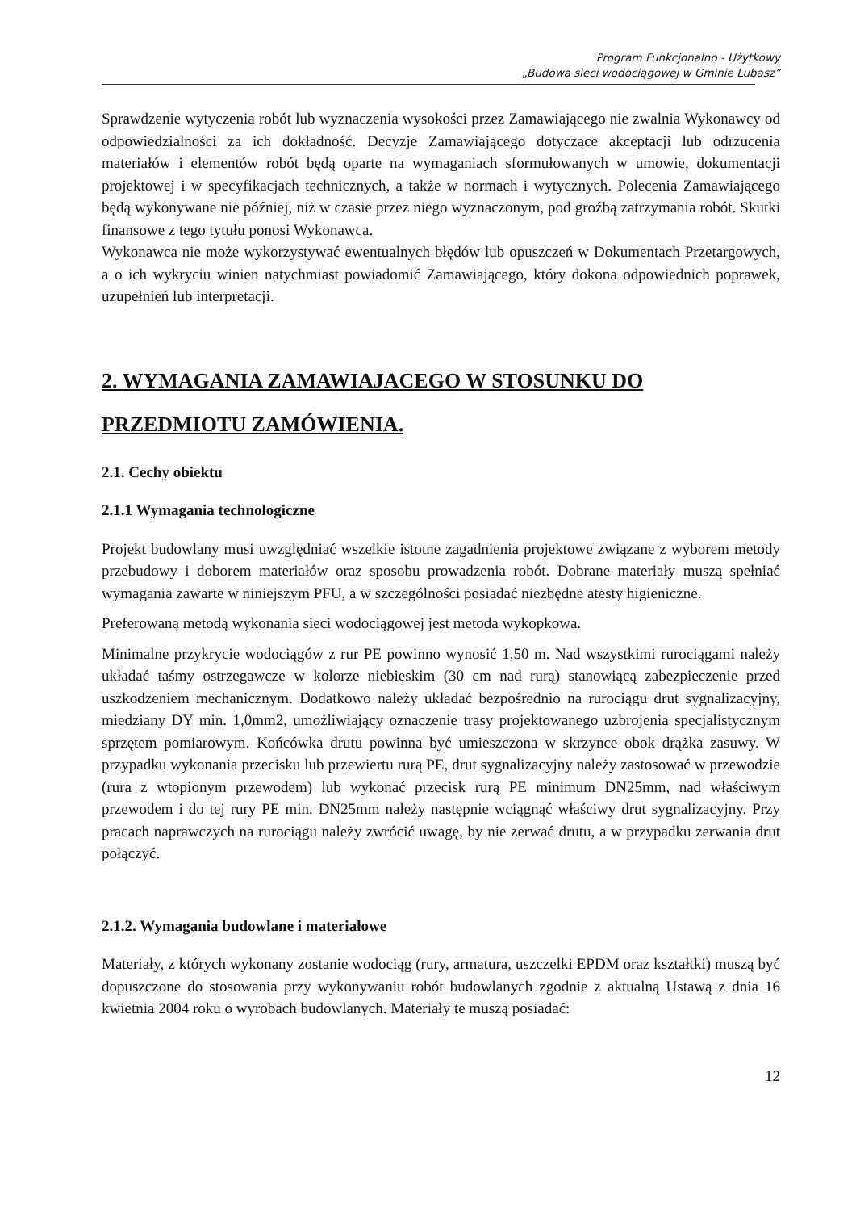Program Funkcjonalno - Użytkowy
„Budowa sieci wodociągowej w Gminie Lubasz”
Sprawdzenie wytyczenia robót lub wyznaczenia wysokości przez Zamawiającego nie zwalnia Wykonawcy od odpowiedzialności za ich dokładność. Decyzje Zamawiającego dotyczące akceptacji lub odrzucenia materiałów i elementów robót będą oparte na wymaganiach sformułowanych w umowie, dokumentacji projektowej i w specyfikacjach technicznych, a także w normach i wytycznych. Polecenia Zamawiającego będą wykonywane nie później, niż w czasie przez niego wyznaczonym, pod groźbą zatrzymania robót. Skutki finansowe z tego tytułu ponosi Wykonawca.
Wykonawca nie może wykorzystywać ewentualnych błędów lub opuszczeń w Dokumentach Przetargowych, a o ich wykryciu winien natychmiast powiadomić Zamawiającego, który dokona odpowiednich poprawek, uzupełnień lub interpretacji.
2. WYMAGANIA ZAMAWIAJACEGO W STOSUNKU DO PRZEDMIOTU ZAMÓWIENIA.
2.1. Cechy obiektu
2.1.1 Wymagania technologiczne
Projekt budowlany musi uwzględniać wszelkie istotne zagadnienia projektowe związane z wyborem metody przebudowy i doborem materiałów oraz sposobu prowadzenia robót. Dobrane materiały muszą spełniać wymagania zawarte w niniejszym PFU, a w szczególności posiadać niezbędne atesty higieniczne.
Preferowaną metodą wykonania sieci wodociągowej jest metoda wykopkowa.
Minimalne przykrycie wodociągów z rur PE powinno wynosić 1,50 m. Nad wszystkimi rurociągami należy układać taśmy ostrzegawcze w kolorze niebieskim (30 cm nad rurą) stanowiącą zabezpieczenie przed uszkodzeniem mechanicznym. Dodatkowo należy układać bezpośrednio na rurociągu drut sygnalizacyjny, miedziany DY min. 1,0mm2, umożliwiający oznaczenie trasy projektowanego uzbrojenia specjalistycznym sprzętem pomiarowym. Końcówka drutu powinna być umieszczona w skrzynce obok drążka zasuwy. W przypadku wykonania przecisku lub przewiertu rurą PE, drut sygnalizacyjny należy zastosować w przewodzie (rura z wtopionym przewodem) lub wykonać przecisk rurą PE minimum DN25mm, nad właściwym przewodem i do tej rury PE min. DN25mm należy następnie wciągnąć właściwy drut sygnalizacyjny. Przy pracach naprawczych na rurociągu należy zwrócić uwagę, by nie zerwać drutu, a w przypadku zerwania drut połączyć.
2.1.2. Wymagania budowlane i materiałowe
Materiały, z których wykonany zostanie wodociąg (rury, armatura, uszczelki EPDM oraz kształtki) muszą być dopuszczone do stosowania przy wykonywaniu robót budowlanych zgodnie z aktualną Ustawą z dnia 16 kwietnia 2004 roku o wyrobach budowlanych. Materiały te muszą posiadać:
12